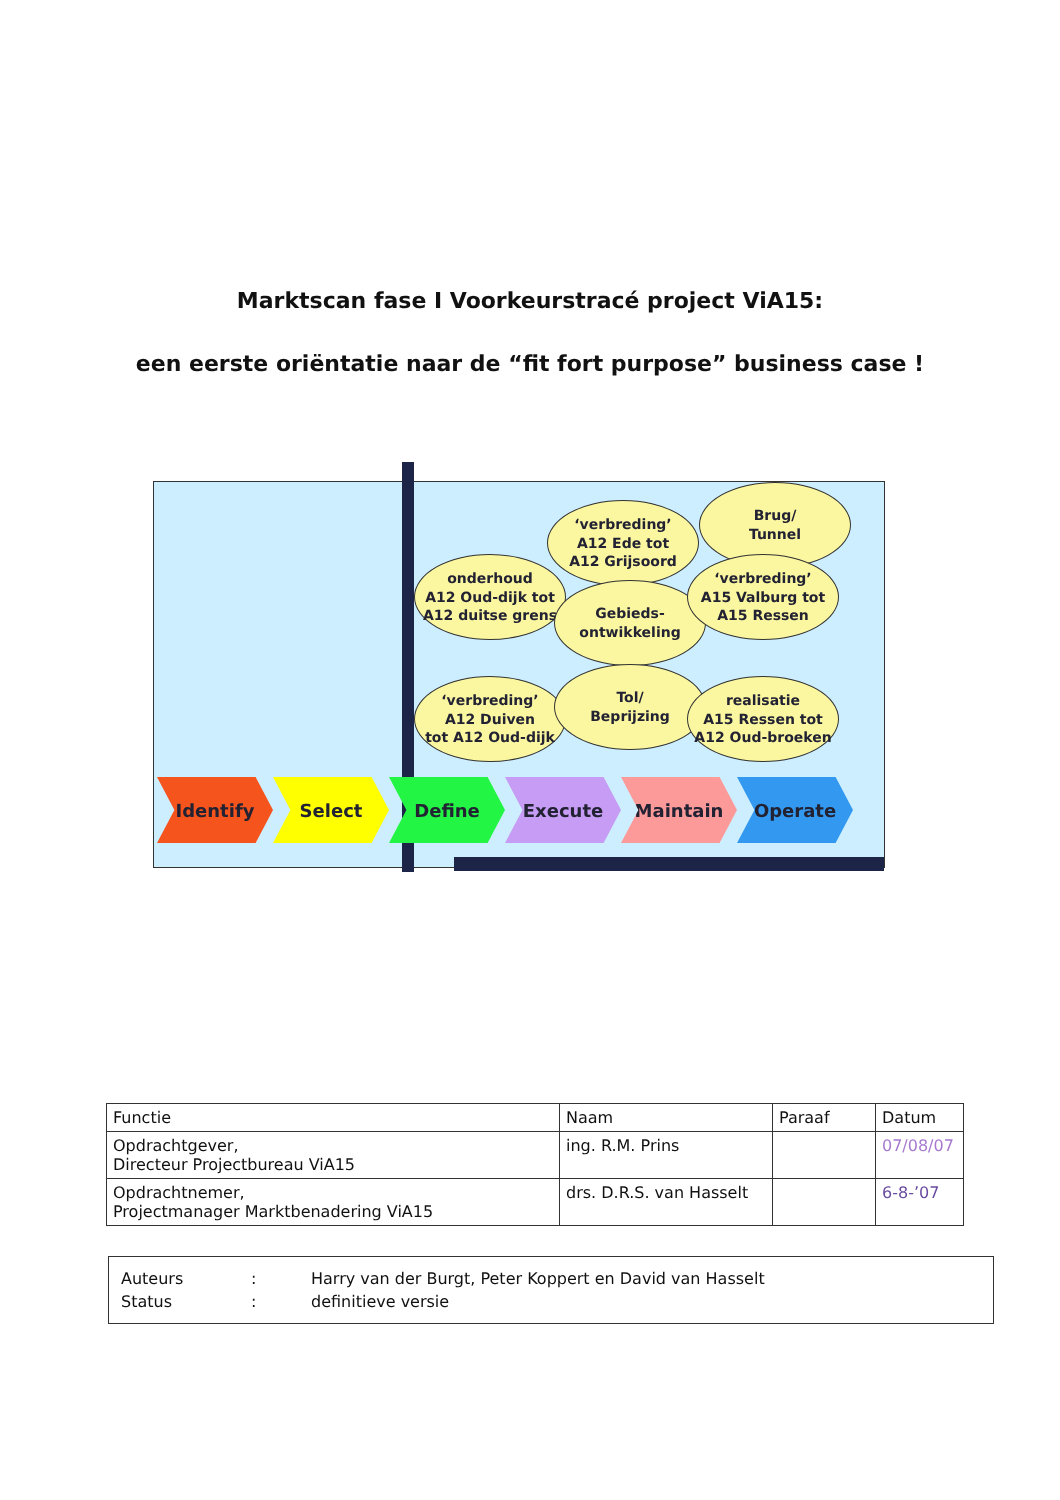Marktscan fase I Voorkeurstracé project ViA15:
een eerste oriëntatie naar de “fit fort purpose” business case !
‘verbreding’
A12 Ede tot
A12 Grijsoord
Brug/
Tunnel
onderhoud
A12 Oud-dijk tot
A12 duitse grens
Gebieds-
ontwikkeling
‘verbreding’
A15 Valburg tot
A15 Ressen
‘verbreding’
A12 Duiven
tot A12 Oud-dijk
Tol/
Beprijzing
realisatie
A15 Ressen tot
A12 Oud-broeken
Identify Select Define Execute Maintain Operate
| Functie | Naam | Paraaf | Datum |
| Opdrachtgever, Directeur Projectbureau ViA15 | ing. R.M. Prins | | 07/08/07 |
| Opdrachtnemer, Projectmanager Marktbenadering ViA15 | drs. D.R.S. van Hasselt | | 6-8-’07 |
| Auteurs | : | Harry van der Burgt, Peter Koppert en David van Hasselt |
| Status | : | definitieve versie |